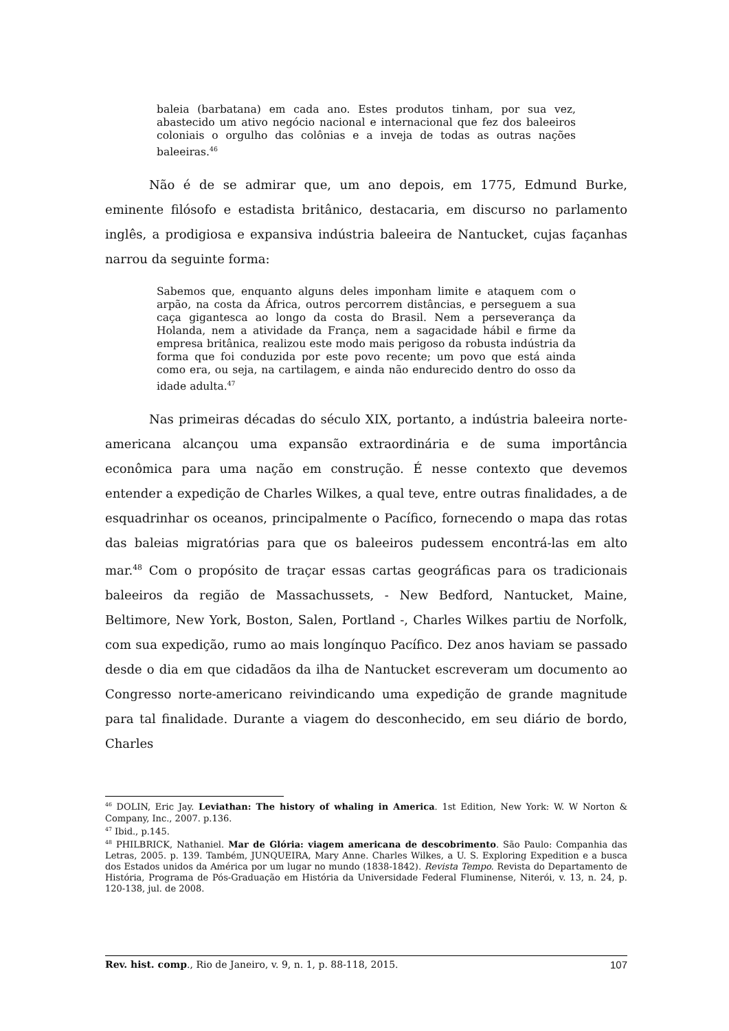baleia (barbatana) em cada ano. Estes produtos tinham, por sua vez, abastecido um ativo negócio nacional e internacional que fez dos baleeiros coloniais o orgulho das colônias e a inveja de todas as outras nações baleeiras.<sup>46</sup>
Não é de se admirar que, um ano depois, em 1775, Edmund Burke, eminente filósofo e estadista britânico, destacaria, em discurso no parlamento inglês, a prodigiosa e expansiva indústria baleeira de Nantucket, cujas façanhas narrou da seguinte forma:
Sabemos que, enquanto alguns deles imponham limite e ataquem com o arpão, na costa da África, outros percorrem distâncias, e perseguem a sua caça gigantesca ao longo da costa do Brasil. Nem a perseverança da Holanda, nem a atividade da França, nem a sagacidade hábil e firme da empresa britânica, realizou este modo mais perigoso da robusta indústria da forma que foi conduzida por este povo recente; um povo que está ainda como era, ou seja, na cartilagem, e ainda não endurecido dentro do osso da idade adulta.<sup>47</sup>
Nas primeiras décadas do século XIX, portanto, a indústria baleeira norte-americana alcançou uma expansão extraordinária e de suma importância econômica para uma nação em construção. É nesse contexto que devemos entender a expedição de Charles Wilkes, a qual teve, entre outras finalidades, a de esquadrinhar os oceanos, principalmente o Pacífico, fornecendo o mapa das rotas das baleias migratórias para que os baleeiros pudessem encontrá-las em alto mar.<sup>48</sup> Com o propósito de traçar essas cartas geográficas para os tradicionais baleeiros da região de Massachussets, - New Bedford, Nantucket, Maine, Beltimore, New York, Boston, Salen, Portland -, Charles Wilkes partiu de Norfolk, com sua expedição, rumo ao mais longínquo Pacífico. Dez anos haviam se passado desde o dia em que cidadãos da ilha de Nantucket escreveram um documento ao Congresso norte-americano reivindicando uma expedição de grande magnitude para tal finalidade. Durante a viagem do desconhecido, em seu diário de bordo, Charles
<sup>46</sup> DOLIN, Eric Jay. Leviathan: The history of whaling in America. 1st Edition, New York: W. W Norton & Company, Inc., 2007. p.136.
<sup>47</sup> Ibid., p.145.
<sup>48</sup> PHILBRICK, Nathaniel. Mar de Glória: viagem americana de descobrimento. São Paulo: Companhia das Letras, 2005. p. 139. Também, JUNQUEIRA, Mary Anne. Charles Wilkes, a U. S. Exploring Expedition e a busca dos Estados unidos da América por um lugar no mundo (1838-1842). Revista Tempo. Revista do Departamento de História, Programa de Pós-Graduação em História da Universidade Federal Fluminense, Niterói, v. 13, n. 24, p. 120-138, jul. de 2008.
Rev. hist. comp., Rio de Janeiro, v. 9, n. 1, p. 88-118, 2015. 107